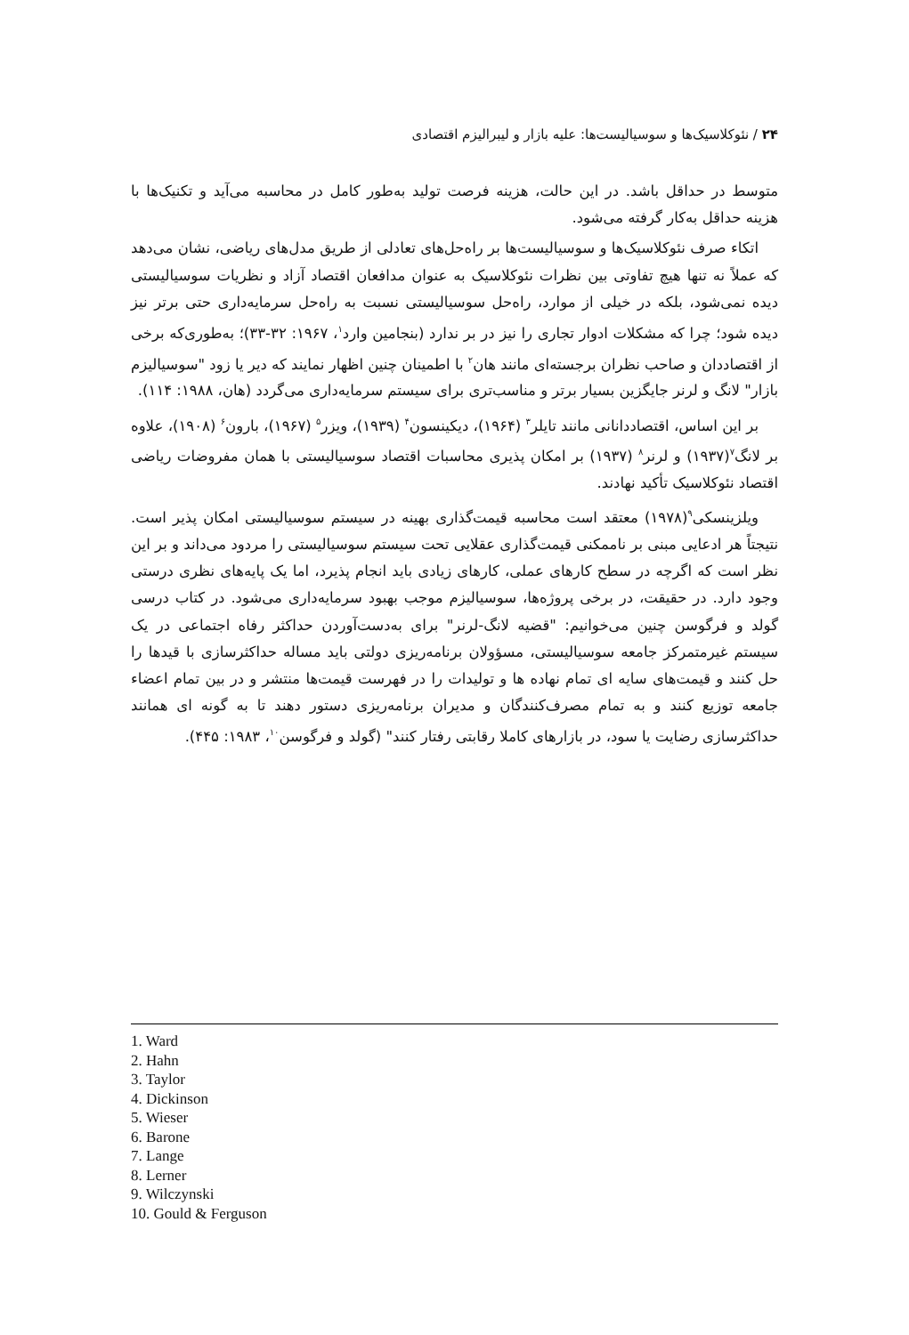۲۴ / نئوکلاسیک‌ها و سوسیالیست‌ها: علیه بازار و لیبرالیزم اقتصادی
متوسط در حداقل باشد. در این حالت، هزینه فرصت تولید به‌طور کامل در محاسبه می‌آید و تکنیک‌ها با هزینه حداقل به‌کار گرفته می‌شود.
اتکاء صرف نئوکلاسیک‌ها و سوسیالیست‌ها بر راه‌حل‌های تعادلی از طریق مدل‌های ریاضی، نشان می‌دهد که عملاً نه تنها هیچ تفاوتی بین نظرات نئوکلاسیک به عنوان مدافعان اقتصاد آزاد و نظریات سوسیالیستی دیده نمی‌شود، بلکه در خیلی از موارد، راه‌حل سوسیالیستی نسبت به راه‌حل سرمایه‌داری حتی برتر نیز دیده شود؛ چرا که مشکلات ادوار تجاری را نیز در بر ندارد (بنجامین وارد<sup>۱</sup>، ۱۹۶۷: ۳۲-۳۳)؛ به‌طوری‌که برخی از اقتصاددان و صاحب نظران برجسته‌ای مانند هان<sup>۲</sup> با اطمینان چنین اظهار نمایند که دیر یا زود "سوسیالیزم بازار" لانگ و لرنر جایگزین بسیار برتر و مناسب‌تری برای سیستم سرمایه‌داری می‌گردد (هان، ۱۹۸۸: ۱۱۴).
بر این اساس، اقتصاددانانی مانند تایلر<sup>۳</sup> (۱۹۶۴)، دیکینسون<sup>۴</sup> (۱۹۳۹)، ویزر<sup>۵</sup> (۱۹۶۷)، بارون<sup>۶</sup> (۱۹۰۸)، علاوه بر لانگ<sup>۷</sup>(۱۹۳۷) و لرنر<sup>۸</sup> (۱۹۳۷) بر امکان پذیری محاسبات اقتصاد سوسیالیستی با همان مفروضات ریاضی اقتصاد نئوکلاسیک تأکید نهادند.
ویلزینسکی<sup>۹</sup>(۱۹۷۸) معتقد است محاسبه قیمت‌گذاری بهینه در سیستم سوسیالیستی امکان پذیر است. نتیجتاً هر ادعایی مبنی بر ناممکنی قیمت‌گذاری عقلایی تحت سیستم سوسیالیستی را مردود می‌داند و بر این نظر است که اگرچه در سطح کارهای عملی، کارهای زیادی باید انجام پذیرد، اما یک پایه‌های نظری درستی وجود دارد. در حقیقت، در برخی پروژه‌ها، سوسیالیزم موجب بهبود سرمایه‌داری می‌شود. در کتاب درسی گولد و فرگوسن چنین می‌خوانیم: "قضیه لانگ-لرنر" برای به‌دست‌آوردن حداکثر رفاه اجتماعی در یک سیستم غیرمتمرکز جامعه سوسیالیستی، مسؤولان برنامه‌ریزی دولتی باید مساله حداکثرسازی با قیدها را حل کنند و قیمت‌های سایه ای تمام نهاده ها و تولیدات را در فهرست قیمت‌ها منتشر و در بین تمام اعضاء جامعه توزیع کنند و به تمام مصرف‌کنندگان و مدیران برنامه‌ریزی دستور دهند تا به گونه ای همانند حداکثرسازی رضایت یا سود، در بازارهای کاملا رقابتی رفتار کنند" (گولد و فرگوسن<sup>۱۰</sup>، ۱۹۸۳: ۴۴۵).
1. Ward
2. Hahn
3. Taylor
4. Dickinson
5. Wieser
6. Barone
7. Lange
8. Lerner
9. Wilczynski
10. Gould & Ferguson